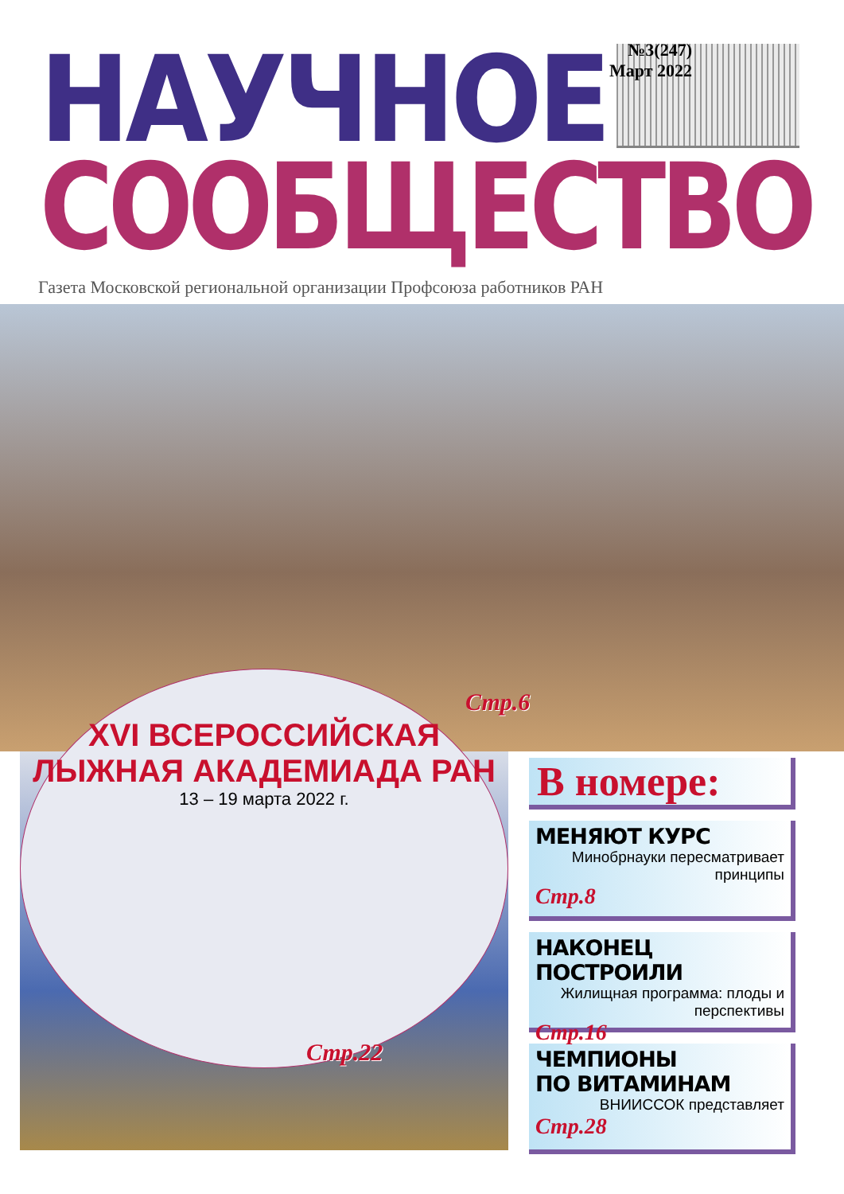НАУЧНОЕ
№3(247)
Март 2022
СООБЩЕСТВО
Газета Московской региональной организации Профсоюза работников РАН
Стр.6
XVI ВСЕРОССИЙСКАЯ
ЛЫЖНАЯ АКАДЕМИАДА РАН
13 – 19 марта 2022 г.
Стр.22
В номере:
МЕНЯЮТ КУРС
Минобрнауки пересматривает принципы
Стр.8
НАКОНЕЦ ПОСТРОИЛИ
Жилищная программа: плоды и перспективы
Стр.16
ЧЕМПИОНЫ
ПО ВИТАМИНАМ
ВНИИССОК представляет
Стр.28